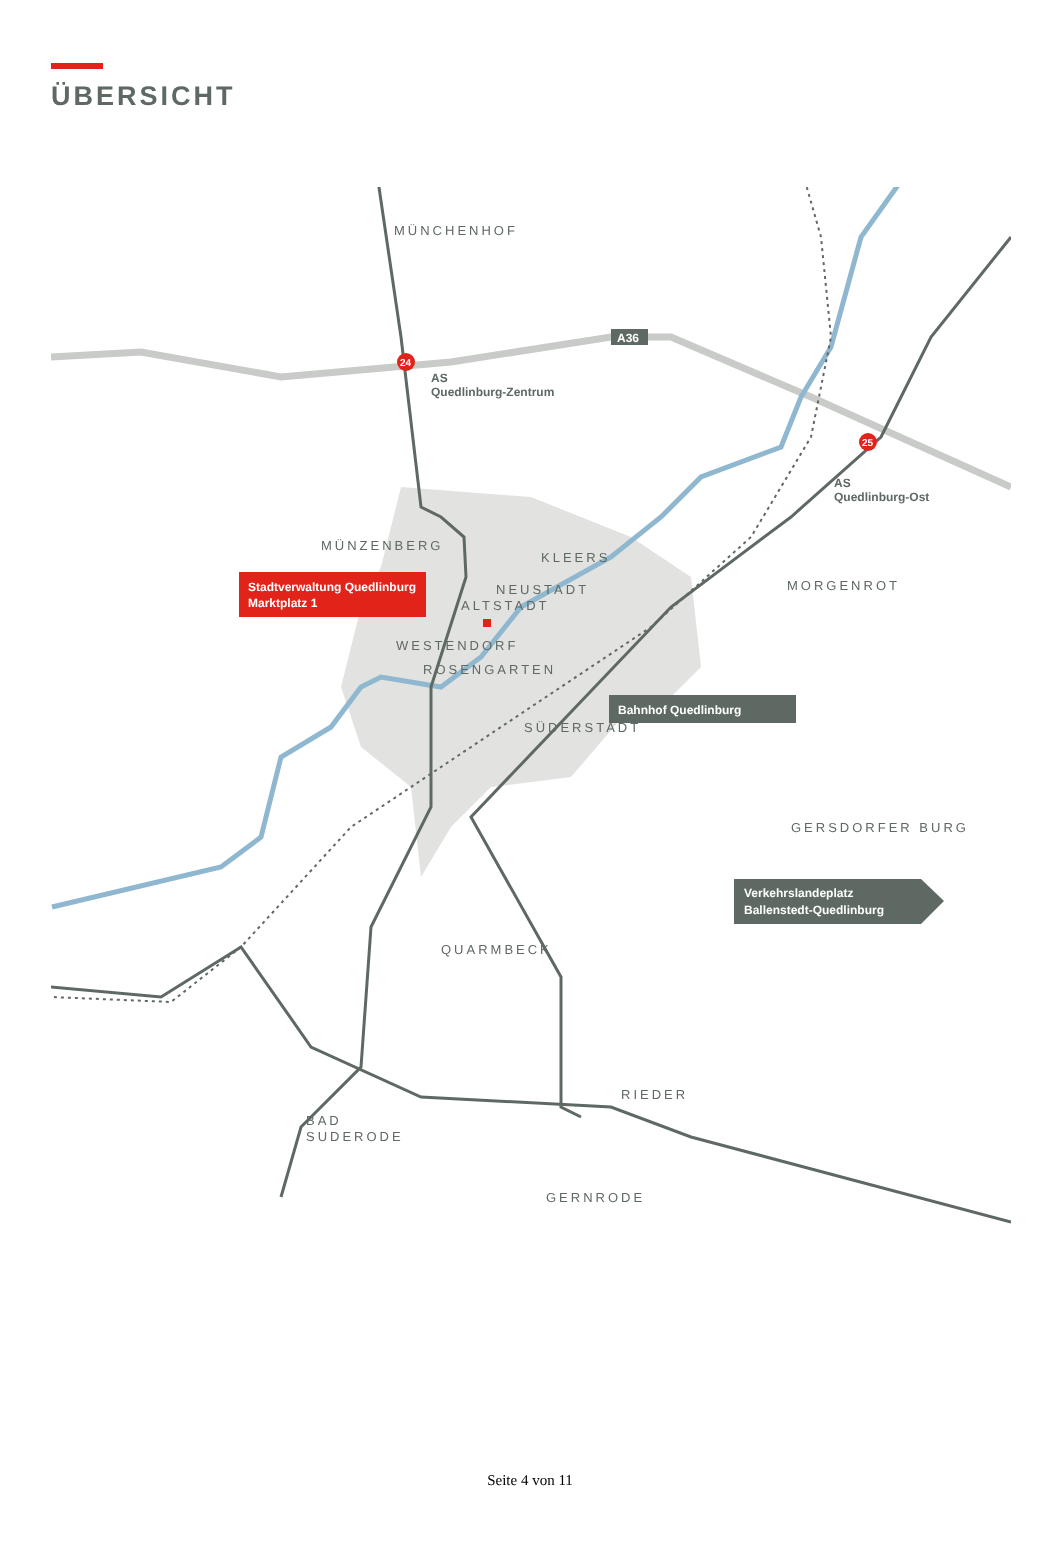ÜBERSICHT
24
25
A36
MÜNCHENHOF
AS
Quedlinburg-Zentrum
AS
Quedlinburg-Ost
MÜNZENBERG
KLEERS
NEUSTADT
ALTSTADT
WESTENDORF
ROSENGARTEN
SÜDERSTADT
MORGENROT
GERSDORFER BURG
QUARMBECK
RIEDER
BAD
SUDERODE
GERNRODE
Stadtverwaltung Quedlinburg
Marktplatz 1
Bahnhof Quedlinburg
Verkehrslandeplatz
Ballenstedt-Quedlinburg
Seite 4 von 11